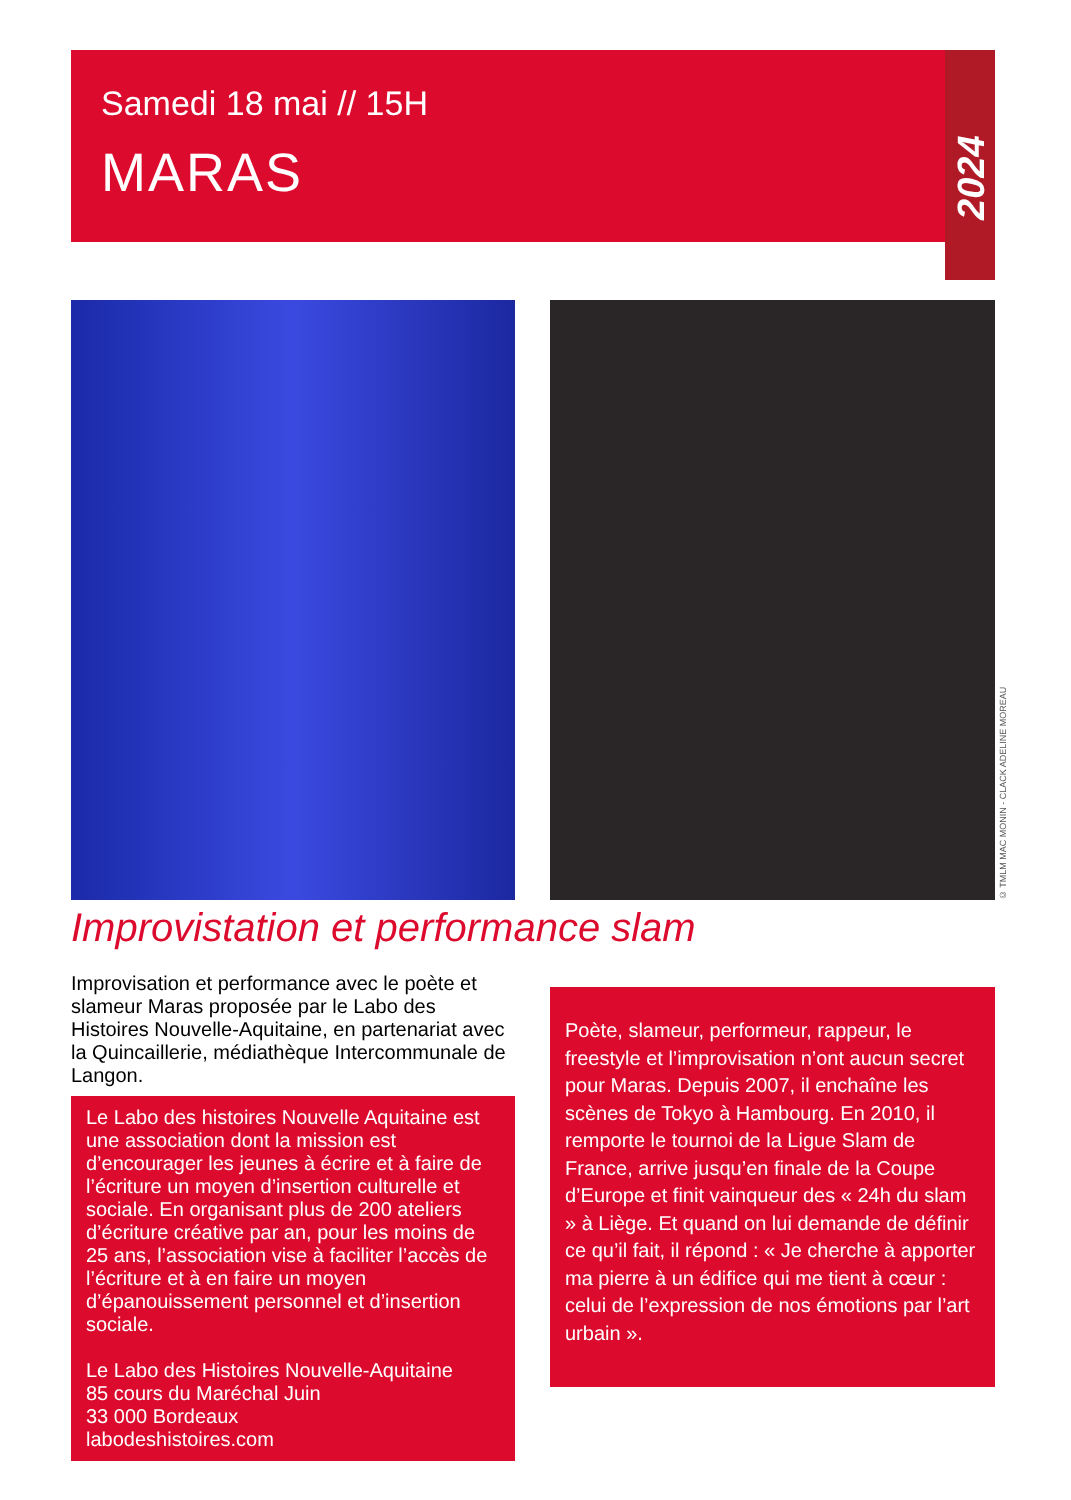Samedi 18 mai // 15H
MARAS
2024
© TMLM MAC MONIN - CLACK ADELINE MOREAU
Improvistation et performance slam
Improvisation et performance avec le poète et slameur Maras proposée par le Labo des Histoires Nouvelle-Aquitaine, en partenariat avec la Quincaillerie, médiathèque Intercommunale de Langon.
Le Labo des histoires Nouvelle Aquitaine est une association dont la mission est d’encourager les jeunes à écrire et à faire de l’écriture un moyen d’insertion culturelle et sociale. En organisant plus de 200 ateliers d’écriture créative par an, pour les moins de 25 ans, l’association vise à faciliter l’accès de l’écriture et à en faire un moyen d’épanouissement personnel et d’insertion sociale.
Le Labo des Histoires Nouvelle-Aquitaine
85 cours du Maréchal Juin
33 000 Bordeaux
labodeshistoires.com
Poète, slameur, performeur, rappeur, le freestyle et l’improvisation n’ont aucun secret pour Maras. Depuis 2007, il enchaîne les scènes de Tokyo à Hambourg. En 2010, il remporte le tournoi de la Ligue Slam de France, arrive jusqu’en finale de la Coupe d’Europe et finit vainqueur des « 24h du slam » à Liège. Et quand on lui demande de définir ce qu’il fait, il répond : « Je cherche à apporter ma pierre à un édifice qui me tient à cœur : celui de l’expression de nos émotions par l’art urbain ».